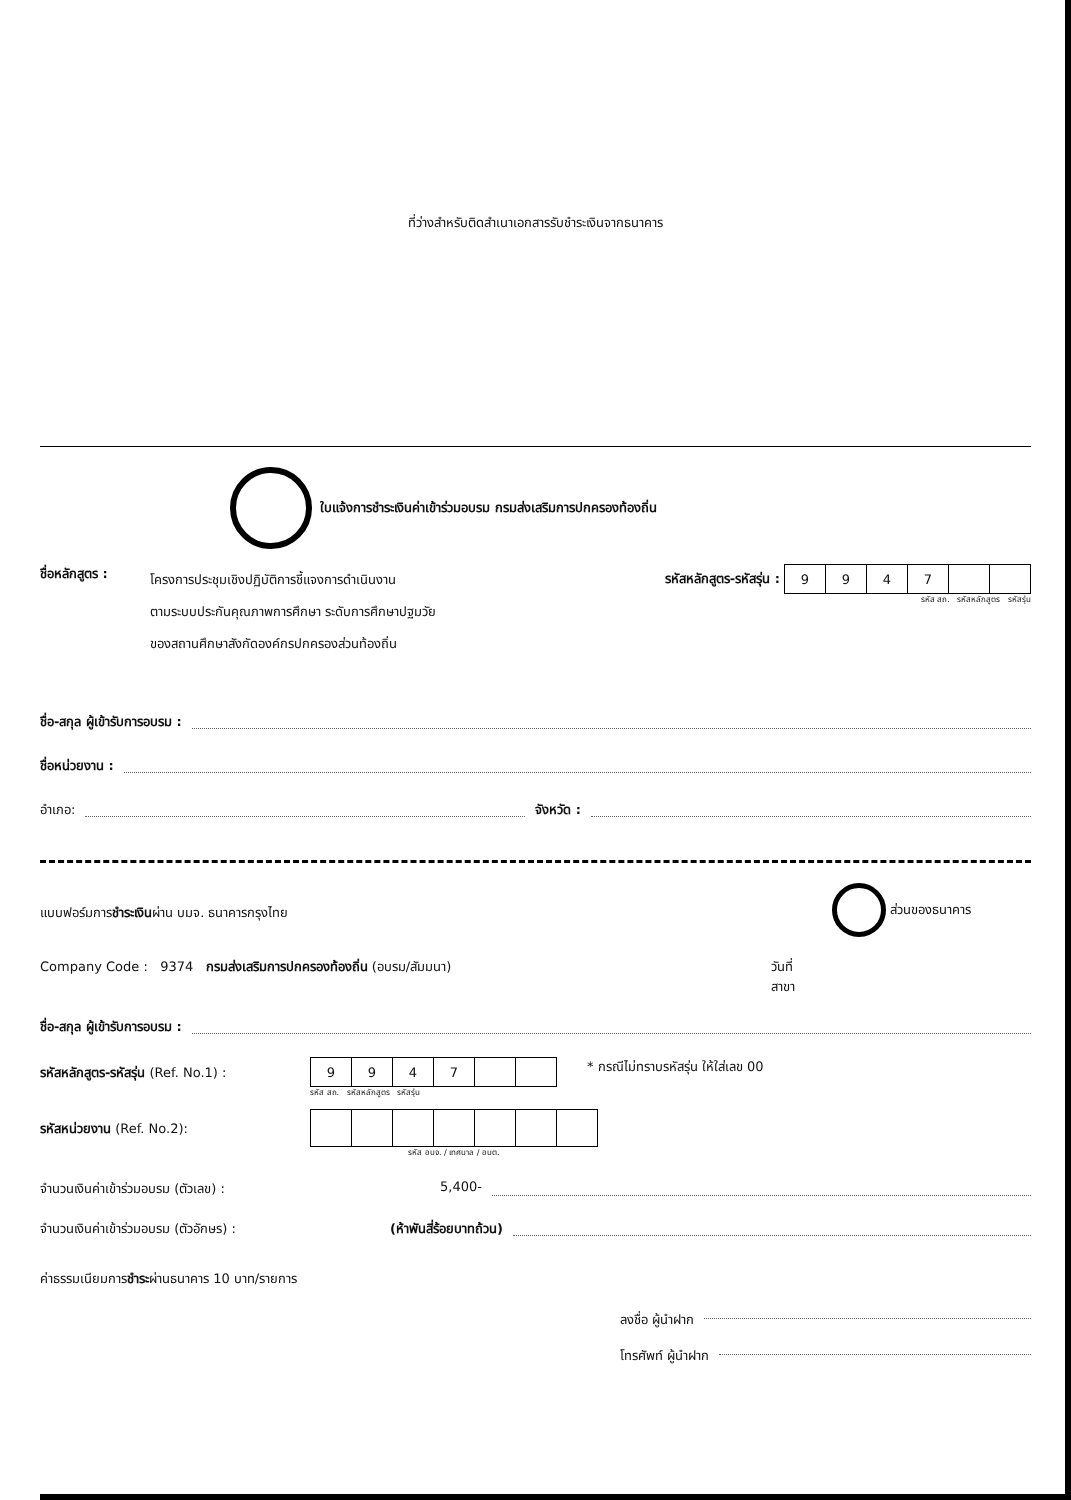ที่ว่างสำหรับติดสำเนาเอกสารรับชำระเงินจากธนาคาร
ใบแจ้งการชำระเงินค่าเข้าร่วมอบรม กรมส่งเสริมการปกครองท้องถิ่น
ชื่อหลักสูตร :
โครงการประชุมเชิงปฏิบัติการชี้แจงการดำเนินงาน
ตามระบบประกันคุณภาพการศึกษา ระดับการศึกษาปฐมวัย
ของสถานศึกษาสังกัดองค์กรปกครองส่วนท้องถิ่น
รหัสหลักสูตร-รหัสรุ่น :
| 9 | 9 | 4 | 7 | | |
รหัส สถ. รหัสหลักสูตร รหัสรุ่น
ชื่อ-สกุล ผู้เข้ารับการอบรม :
ชื่อหน่วยงาน :
อำเภอ: จังหวัด :
แบบฟอร์มการชำระเงินผ่าน บมจ. ธนาคารกรุงไทย ส่วนของธนาคาร
Company Code : 9374 กรมส่งเสริมการปกครองท้องถิ่น (อบรม/สัมมนา) วันที่
สาขา
ชื่อ-สกุล ผู้เข้ารับการอบรม :
รหัสหลักสูตร-รหัสรุ่น (Ref. No.1) :
| 9 | 9 | 4 | 7 | | |
รหัส สถ. รหัสหลักสูตร รหัสรุ่น
* กรณีไม่ทราบรหัสรุ่น ให้ใส่เลข 00
รหัสหน่วยงาน (Ref. No.2):
รหัส อบจ. / เทศบาล / อบต.
จำนวนเงินค่าเข้าร่วมอบรม (ตัวเลข) : 5,400-
จำนวนเงินค่าเข้าร่วมอบรม (ตัวอักษร) : (ห้าพันสี่ร้อยบาทถ้วน)
ค่าธรรมเนียมการชำระผ่านธนาคาร 10 บาท/รายการ
ลงชื่อ ผู้นำฝาก
โทรศัพท์ ผู้นำฝาก